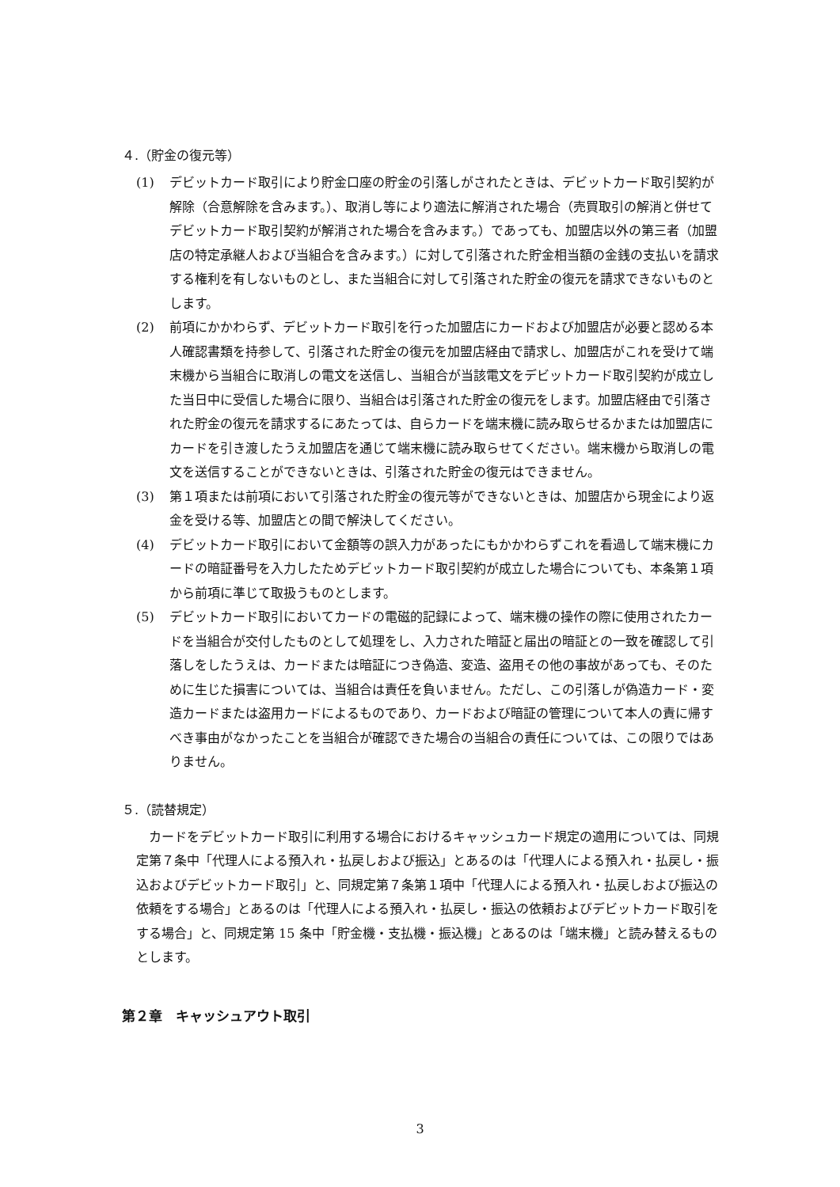４.（貯金の復元等）
(1) デビットカード取引により貯金口座の貯金の引落しがされたときは、デビットカード取引契約が解除（合意解除を含みます。）、取消し等により適法に解消された場合（売買取引の解消と併せてデビットカード取引契約が解消された場合を含みます。）であっても、加盟店以外の第三者（加盟店の特定承継人および当組合を含みます。）に対して引落された貯金相当額の金銭の支払いを請求する権利を有しないものとし、また当組合に対して引落された貯金の復元を請求できないものとします。
(2) 前項にかかわらず、デビットカード取引を行った加盟店にカードおよび加盟店が必要と認める本人確認書類を持参して、引落された貯金の復元を加盟店経由で請求し、加盟店がこれを受けて端末機から当組合に取消しの電文を送信し、当組合が当該電文をデビットカード取引契約が成立した当日中に受信した場合に限り、当組合は引落された貯金の復元をします。加盟店経由で引落された貯金の復元を請求するにあたっては、自らカードを端末機に読み取らせるかまたは加盟店にカードを引き渡したうえ加盟店を通じて端末機に読み取らせてください。端末機から取消しの電文を送信することができないときは、引落された貯金の復元はできません。
(3) 第１項または前項において引落された貯金の復元等ができないときは、加盟店から現金により返金を受ける等、加盟店との間で解決してください。
(4) デビットカード取引において金額等の誤入力があったにもかかわらずこれを看過して端末機にカードの暗証番号を入力したためデビットカード取引契約が成立した場合についても、本条第１項から前項に準じて取扱うものとします。
(5) デビットカード取引においてカードの電磁的記録によって、端末機の操作の際に使用されたカードを当組合が交付したものとして処理をし、入力された暗証と届出の暗証との一致を確認して引落しをしたうえは、カードまたは暗証につき偽造、変造、盗用その他の事故があっても、そのために生じた損害については、当組合は責任を負いません。ただし、この引落しが偽造カード・変造カードまたは盗用カードによるものであり、カードおよび暗証の管理について本人の責に帰すべき事由がなかったことを当組合が確認できた場合の当組合の責任については、この限りではありません。
５.（読替規定）
カードをデビットカード取引に利用する場合におけるキャッシュカード規定の適用については、同規定第７条中「代理人による預入れ・払戻しおよび振込」とあるのは「代理人による預入れ・払戻し・振込およびデビットカード取引」と、同規定第７条第１項中「代理人による預入れ・払戻しおよび振込の依頼をする場合」とあるのは「代理人による預入れ・払戻し・振込の依頼およびデビットカード取引をする場合」と、同規定第 15 条中「貯金機・支払機・振込機」とあるのは「端末機」と読み替えるものとします。
第２章　キャッシュアウト取引
3